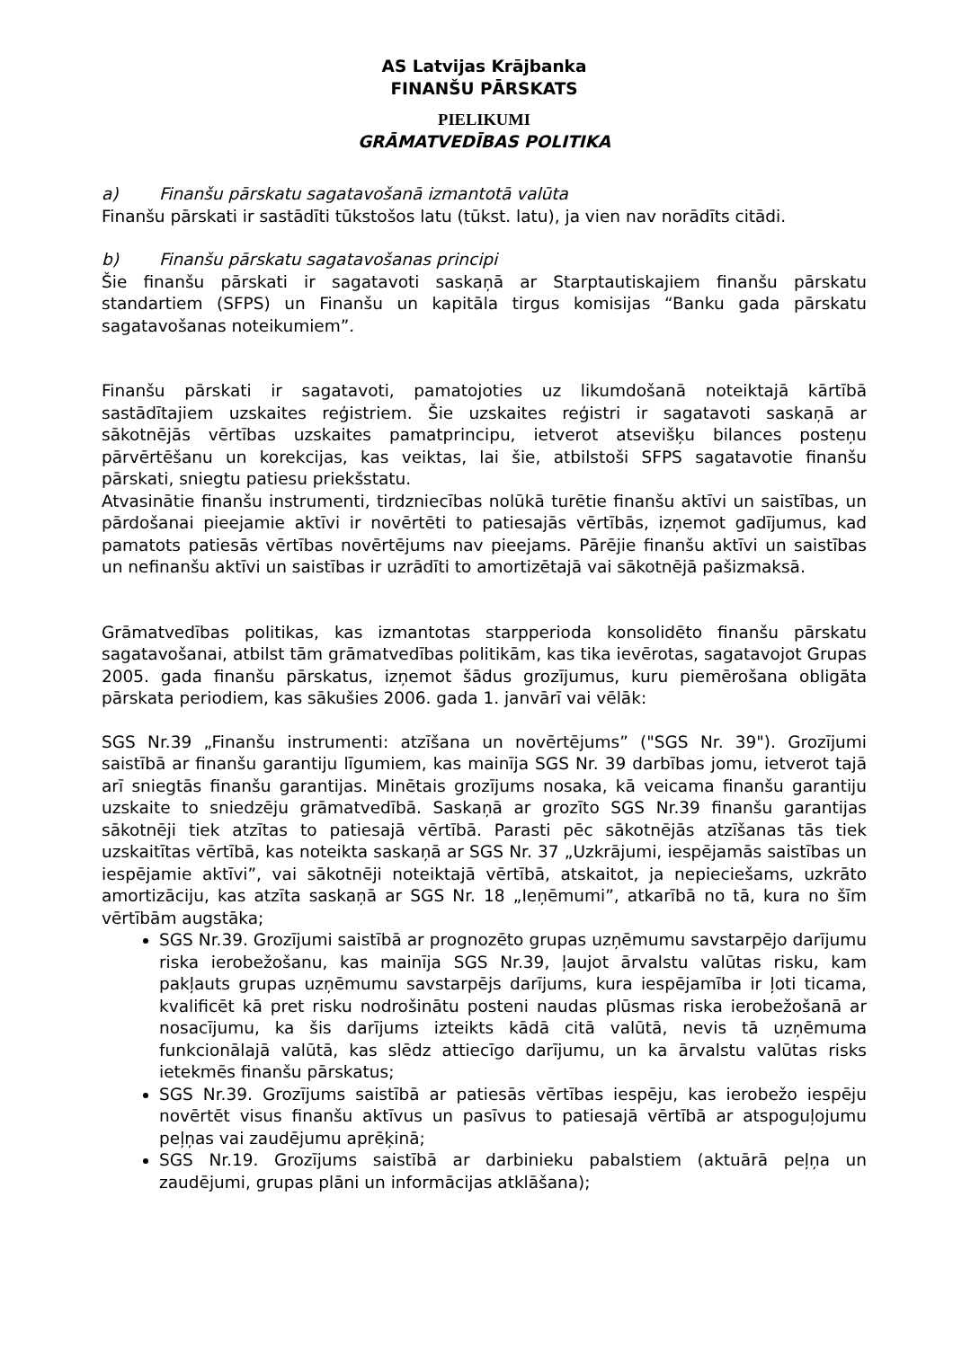AS Latvijas Krājbanka
FINANŠU PĀRSKATS
PIELIKUMI
GRĀMATVEDĪBAS POLITIKA
a) Finanšu pārskatu sagatavošanā izmantotā valūta
Finanšu pārskati ir sastādīti tūkstošos latu (tūkst. latu), ja vien nav norādīts citādi.
b) Finanšu pārskatu sagatavošanas principi
Šie finanšu pārskati ir sagatavoti saskaņā ar Starptautiskajiem finanšu pārskatu standartiem (SFPS) un Finanšu un kapitāla tirgus komisijas “Banku gada pārskatu sagatavošanas noteikumiem”.
Finanšu pārskati ir sagatavoti, pamatojoties uz likumdošanā noteiktajā kārtībā sastādītajiem uzskaites reģistriem. Šie uzskaites reģistri ir sagatavoti saskaņā ar sākotnējās vērtības uzskaites pamatprincipu, ietverot atsevišķu bilances posteņu pārvērtēšanu un korekcijas, kas veiktas, lai šie, atbilstoši SFPS sagatavotie finanšu pārskati, sniegtu patiesu priekšstatu.
Atvasinātie finanšu instrumenti, tirdzniecības nolūkā turētie finanšu aktīvi un saistības, un pārdošanai pieejamie aktīvi ir novērtēti to patiesajās vērtībās, izņemot gadījumus, kad pamatots patiesās vērtības novērtējums nav pieejams. Pārējie finanšu aktīvi un saistības un nefinanšu aktīvi un saistības ir uzrādīti to amortizētajā vai sākotnējā pašizmaksā.
Grāmatvedības politikas, kas izmantotas starpperioda konsolidēto finanšu pārskatu sagatavošanai, atbilst tām grāmatvedības politikām, kas tika ievērotas, sagatavojot Grupas 2005. gada finanšu pārskatus, izņemot šādus grozījumus, kuru piemērošana obligāta pārskata periodiem, kas sākušies 2006. gada 1. janvārī vai vēlāk:
SGS Nr.39 „Finanšu instrumenti: atzīšana un novērtējums” ("SGS Nr. 39"). Grozījumi saistībā ar finanšu garantiju līgumiem, kas mainīja SGS Nr. 39 darbības jomu, ietverot tajā arī sniegtās finanšu garantijas. Minētais grozījums nosaka, kā veicama finanšu garantiju uzskaite to sniedzēju grāmatvedībā. Saskaņā ar grozīto SGS Nr.39 finanšu garantijas sākotnēji tiek atzītas to patiesajā vērtībā. Parasti pēc sākotnējās atzīšanas tās tiek uzskaitītas vērtībā, kas noteikta saskaņā ar SGS Nr. 37 „Uzkrājumi, iespējamās saistības un iespējamie aktīvi”, vai sākotnēji noteiktajā vērtībā, atskaitot, ja nepieciešams, uzkrāto amortizāciju, kas atzīta saskaņā ar SGS Nr. 18 „Ieņēmumi”, atkarībā no tā, kura no šīm vērtībām augstāka;
SGS Nr.39. Grozījumi saistībā ar prognozēto grupas uzņēmumu savstarpējo darījumu riska ierobežošanu, kas mainīja SGS Nr.39, ļaujot ārvalstu valūtas risku, kam pakļauts grupas uzņēmumu savstarpējs darījums, kura iespējamība ir ļoti ticama, kvalificēt kā pret risku nodrošinātu posteni naudas plūsmas riska ierobežošanā ar nosacījumu, ka šis darījums izteikts kādā citā valūtā, nevis tā uzņēmuma funkcionālajā valūtā, kas slēdz attiecīgo darījumu, un ka ārvalstu valūtas risks ietekmēs finanšu pārskatus;
SGS Nr.39. Grozījums saistībā ar patiesās vērtības iespēju, kas ierobežo iespēju novērtēt visus finanšu aktīvus un pasīvus to patiesajā vērtībā ar atspoguļojumu peļņas vai zaudējumu aprēķinā;
SGS Nr.19. Grozījums saistībā ar darbinieku pabalstiem (aktuārā peļņa un zaudējumi, grupas plāni un informācijas atklāšana);